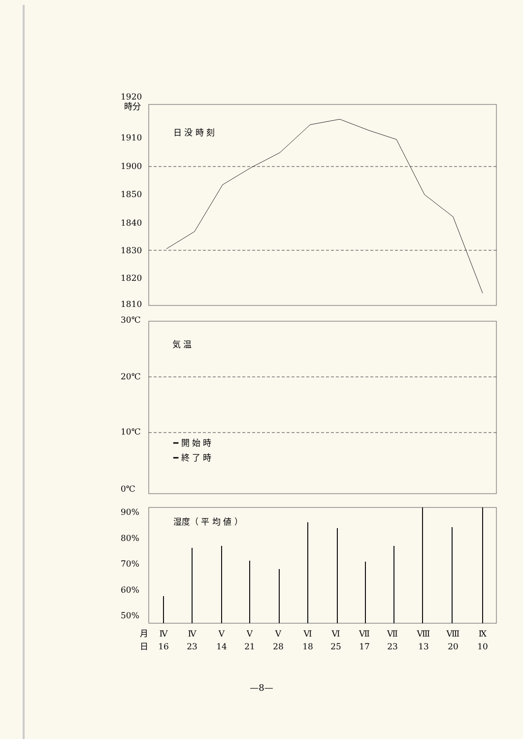1920
時分
1910
1900
1850
1840
1830
1820
1810
日 没 時 刻
30℃
20℃
10℃
0℃
気 温
━ 開 始 時
━ 終 了 時
90%
80%
70%
60%
50%
湿度（ 平 均 値 ）
月
日
Ⅳ
16
Ⅳ
23
Ⅴ
14
Ⅴ
21
Ⅴ
28
Ⅵ
18
Ⅵ
25
Ⅶ
17
Ⅶ
23
Ⅷ
13
Ⅷ
20
Ⅸ
10
—8—